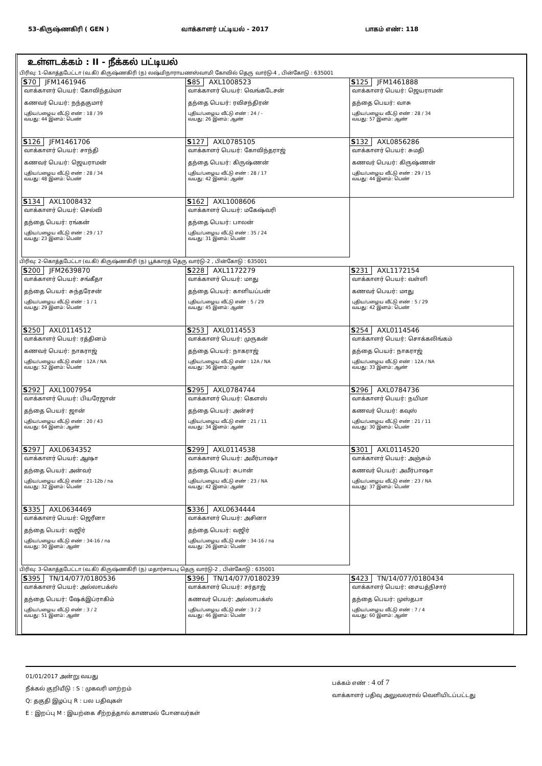53-கிருஷ்ணகிரி ( GEN ) வாக்காளர் பட்டியல் - 2017 பாகம் எண்: 118
உள்ளடக்கம் : II - நீக்கல் பட்டியல்
பிரிவு: 1-கொத்தபேட்டா (வ.கி) கிருஷ்ணகிரி (ந) லஷ்மிநாராயணஸ்வாமி கோவில் தெரு வார்டு-4 , பின்கோடு : 635001
| S 70 JFM1461946 வாக்காளர் பெயர்: கோவிந்தம்மா கணவர் பெயர்: நந்தகுமார் புதிய/பழைய வீட்டு எண் : 18 / 39 வயது: 44 இனம்: பெண் | S 85 AXL1008523 வாக்காளர் பெயர்: வெங்கடேசன் தந்தை பெயர்: ரவிசந்திரன் புதிய/பழைய வீட்டு எண் : 24 / - வயது: 26 இனம்: ஆண் | S 125 JFM1461888 வாக்காளர் பெயர்: ஜெயராமன் தந்தை பெயர்: வாசு புதிய/பழைய வீட்டு எண் : 28 / 34 வயது: 57 இனம்: ஆண் |
| S 126 JFM1461706 வாக்காளர் பெயர்: சாந்தி கணவர் பெயர்: ஜெயராமன் புதிய/பழைய வீட்டு எண் : 28 / 34 வயது: 48 இனம்: பெண் | S 127 AXL0785105 வாக்காளர் பெயர்: கோவிந்தராஜ் தந்தை பெயர்: கிருஷ்ணன் புதிய/பழைய வீட்டு எண் : 28 / 17 வயது: 42 இனம்: ஆண் | S 132 AXL0856286 வாக்காளர் பெயர்: சுமதி கணவர் பெயர்: கிருஷ்ணன் புதிய/பழைய வீட்டு எண் : 29 / 15 வயது: 44 இனம்: பெண் |
| S 134 AXL1008432 வாக்காளர் பெயர்: செல்வி தந்தை பெயர்: ரங்கன் புதிய/பழைய வீட்டு எண் : 29 / 17 வயது: 23 இனம்: பெண் | S 162 AXL1008606 வாக்காளர் பெயர்: மகேஷ்வரி தந்தை பெயர்: பாலன் புதிய/பழைய வீட்டு எண் : 35 / 24 வயது: 31 இனம்: பெண் | |
பிரிவு: 2-கொத்தபேட்டா (வ.கி) கிருஷ்ணகிரி (ந) பூக்காரத் தெரு வார்டு-2 , பின்கோடு : 635001
| S 200 JFM2639870 வாக்காளர் பெயர்: சங்கீதா தந்தை பெயர்: சுந்தரேசன் புதிய/பழைய வீட்டு எண் : 1 / 1 வயது: 29 இனம்: பெண் | S 228 AXL1172279 வாக்காளர் பெயர்: மாது தந்தை பெயர்: காளியப்பன் புதிய/பழைய வீட்டு எண் : 5 / 29 வயது: 45 இனம்: ஆண் | S 231 AXL1172154 வாக்காளர் பெயர்: வள்ளி கணவர் பெயர்: மாது புதிய/பழைய வீட்டு எண் : 5 / 29 வயது: 42 இனம்: பெண் |
| S 250 AXL0114512 வாக்காளர் பெயர்: ரத்தினம் கணவர் பெயர்: நாகராஜ் புதிய/பழைய வீட்டு எண் : 12A / NA வயது: 52 இனம்: பெண் | S 253 AXL0114553 வாக்காளர் பெயர்: முருகன் தந்தை பெயர்: நாகராஜ் புதிய/பழைய வீட்டு எண் : 12A / NA வயது: 36 இனம்: ஆண் | S 254 AXL0114546 வாக்காளர் பெயர்: சொக்கலிங்கம் தந்தை பெயர்: நாகராஜ் புதிய/பழைய வீட்டு எண் : 12A / NA வயது: 33 இனம்: ஆண் |
| S 292 AXL1007954 வாக்காளர் பெயர்: பியரேஜான் தந்தை பெயர்: ஜான் புதிய/பழைய வீட்டு எண் : 20 / 43 வயது: 64 இனம்: ஆண் | S 295 AXL0784744 வாக்காளர் பெயர்: கௌஸ் தந்தை பெயர்: அன்சர் புதிய/பழைய வீட்டு எண் : 21 / 11 வயது: 34 இனம்: ஆண் | S 296 AXL0784736 வாக்காளர் பெயர்: நயிமா கணவர் பெயர்: கவுஸ் புதிய/பழைய வீட்டு எண் : 21 / 11 வயது: 30 இனம்: பெண் |
| S 297 AXL0634352 வாக்காளர் பெயர்: ஆஷா தந்தை பெயர்: அன்வர் புதிய/பழைய வீட்டு எண் : 21-12b / na வயது: 32 இனம்: பெண் | S 299 AXL0114538 வாக்காளர் பெயர்: அமீர்பாஷா தந்தை பெயர்: சுபான் புதிய/பழைய வீட்டு எண் : 23 / NA வயது: 42 இனம்: ஆண் | S 301 AXL0114520 வாக்காளர் பெயர்: அஞ்சும் கணவர் பெயர்: அமீர்பாஷா புதிய/பழைய வீட்டு எண் : 23 / NA வயது: 37 இனம்: பெண் |
| S 335 AXL0634469 வாக்காளர் பெயர்: ஜெரீனா தந்தை பெயர்: வஜிர் புதிய/பழைய வீட்டு எண் : 34-16 / na வயது: 30 இனம்: ஆண் | S 336 AXL0634444 வாக்காளர் பெயர்: அசினா தந்தை பெயர்: வஜிர் புதிய/பழைய வீட்டு எண் : 34-16 / na வயது: 26 இனம்: பெண் | |
பிரிவு: 3-கொத்தபேட்டா (வ.கி) கிருஷ்ணகிரி (ந) மதார்சாயபு தெரு வார்டு-2 , பின்கோடு : 635001
| S 395 TN/14/077/0180536 வாக்காளர் பெயர்: அல்லாபக்ஸ் தந்தை பெயர்: ஷேக்இப்ராகிம் புதிய/பழைய வீட்டு எண் : 3 / 2 வயது: 51 இனம்: ஆண் | S 396 TN/14/077/0180239 வாக்காளர் பெயர்: சர்தாஜ் கணவர் பெயர்: அல்லாபக்ஸ் புதிய/பழைய வீட்டு எண் : 3 / 2 வயது: 46 இனம்: பெண் | S 423 TN/14/077/0180434 வாக்காளர் பெயர்: சையத்நிசார் தந்தை பெயர்: முஸ்தபா புதிய/பழைய வீட்டு எண் : 7 / 4 வயது: 60 இனம்: ஆண் |
01/01/2017 அன்று வயது
நீக்கல் குறியீடு : S : முகவரி மாற்றம்
Q: தகுதி இழப்பு R : பல பதிவுகள்
E : இறப்பு M : இயற்கை சீற்றத்தால் காணமல் போனவர்கள்
பக்கம் எண் : 4 of 7
வாக்காளர் பதிவு அலுவலரால் வெளியிடப்பட்டது